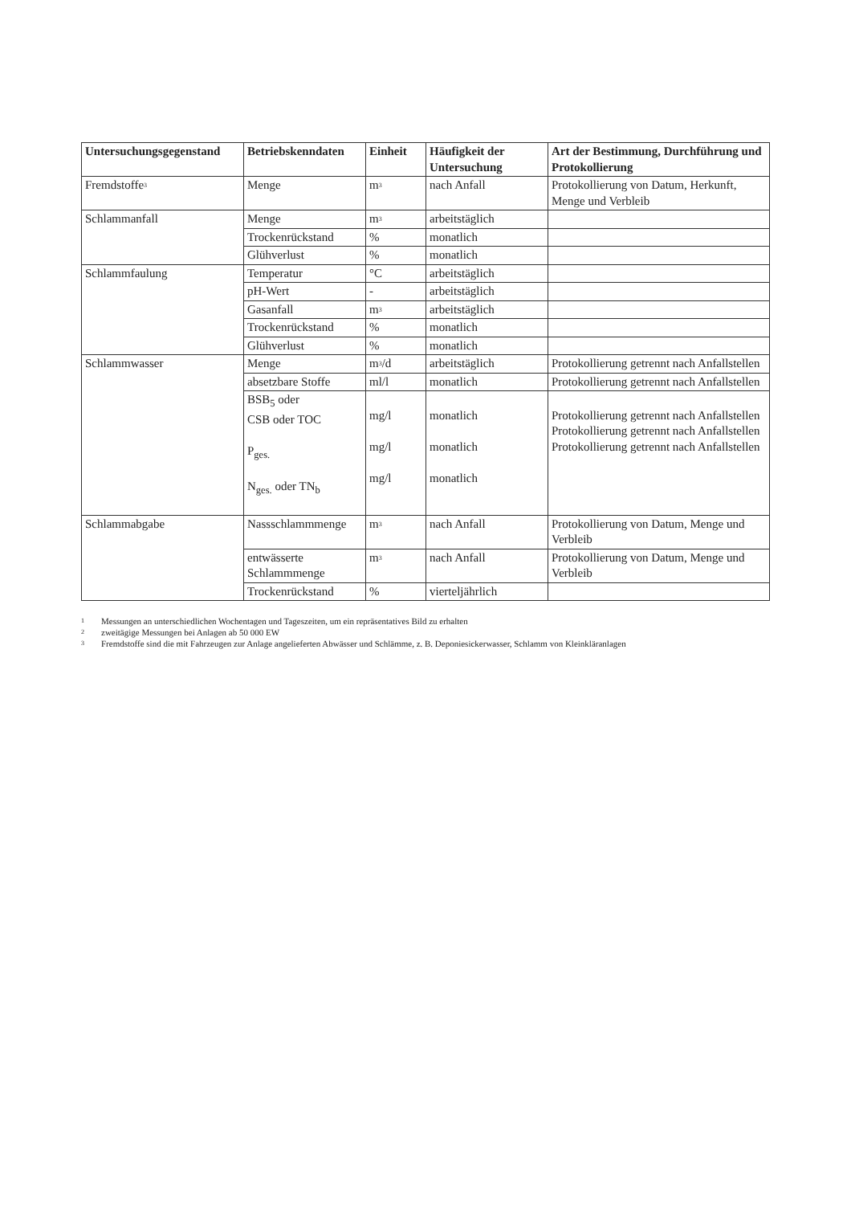| Untersuchungsgegenstand | Betriebskenndaten | Einheit | Häufigkeit der Untersuchung | Art der Bestimmung, Durchführung und Protokollierung |
| --- | --- | --- | --- | --- |
| Fremdstoffe<sup>3</sup> | Menge | m<sup>3</sup> | nach Anfall | Protokollierung von Datum, Herkunft, Menge und Verbleib |
| Schlammanfall | Menge | m<sup>3</sup> | arbeitstäglich | |
| | Trockenrückstand | % | monatlich | |
| | Glühverlust | % | monatlich | |
| Schlammfaulung | Temperatur | °C | arbeitstäglich | |
| | pH-Wert | - | arbeitstäglich | |
| | Gasanfall | m<sup>3</sup> | arbeitstäglich | |
| | Trockenrückstand | % | monatlich | |
| | Glühverlust | % | monatlich | |
| Schlammwasser | Menge | m<sup>3</sup>/d | arbeitstäglich | Protokollierung getrennt nach Anfallstellen |
| | absetzbare Stoffe | ml/l | monatlich | Protokollierung getrennt nach Anfallstellen |
| | BSB<sub>5</sub> oder CSB oder TOC P<sub>ges.</sub> N<sub>ges.</sub> oder TN<sub>b</sub> | mg/l mg/l mg/l | monatlich monatlich monatlich | Protokollierung getrennt nach Anfallstellen Protokollierung getrennt nach Anfallstellen Protokollierung getrennt nach Anfallstellen |
| Schlammabgabe | Nassschlammmenge | m<sup>3</sup> | nach Anfall | Protokollierung von Datum, Menge und Verbleib |
| | entwässerte Schlammmenge | m<sup>3</sup> | nach Anfall | Protokollierung von Datum, Menge und Verbleib |
| | Trockenrückstand | % | vierteljährlich | |
1 Messungen an unterschiedlichen Wochentagen und Tageszeiten, um ein repräsentatives Bild zu erhalten
2 zweitägige Messungen bei Anlagen ab 50 000 EW
3 Fremdstoffe sind die mit Fahrzeugen zur Anlage angelieferten Abwässer und Schlämme, z. B. Deponiesickerwasser, Schlamm von Kleinkläranlagen